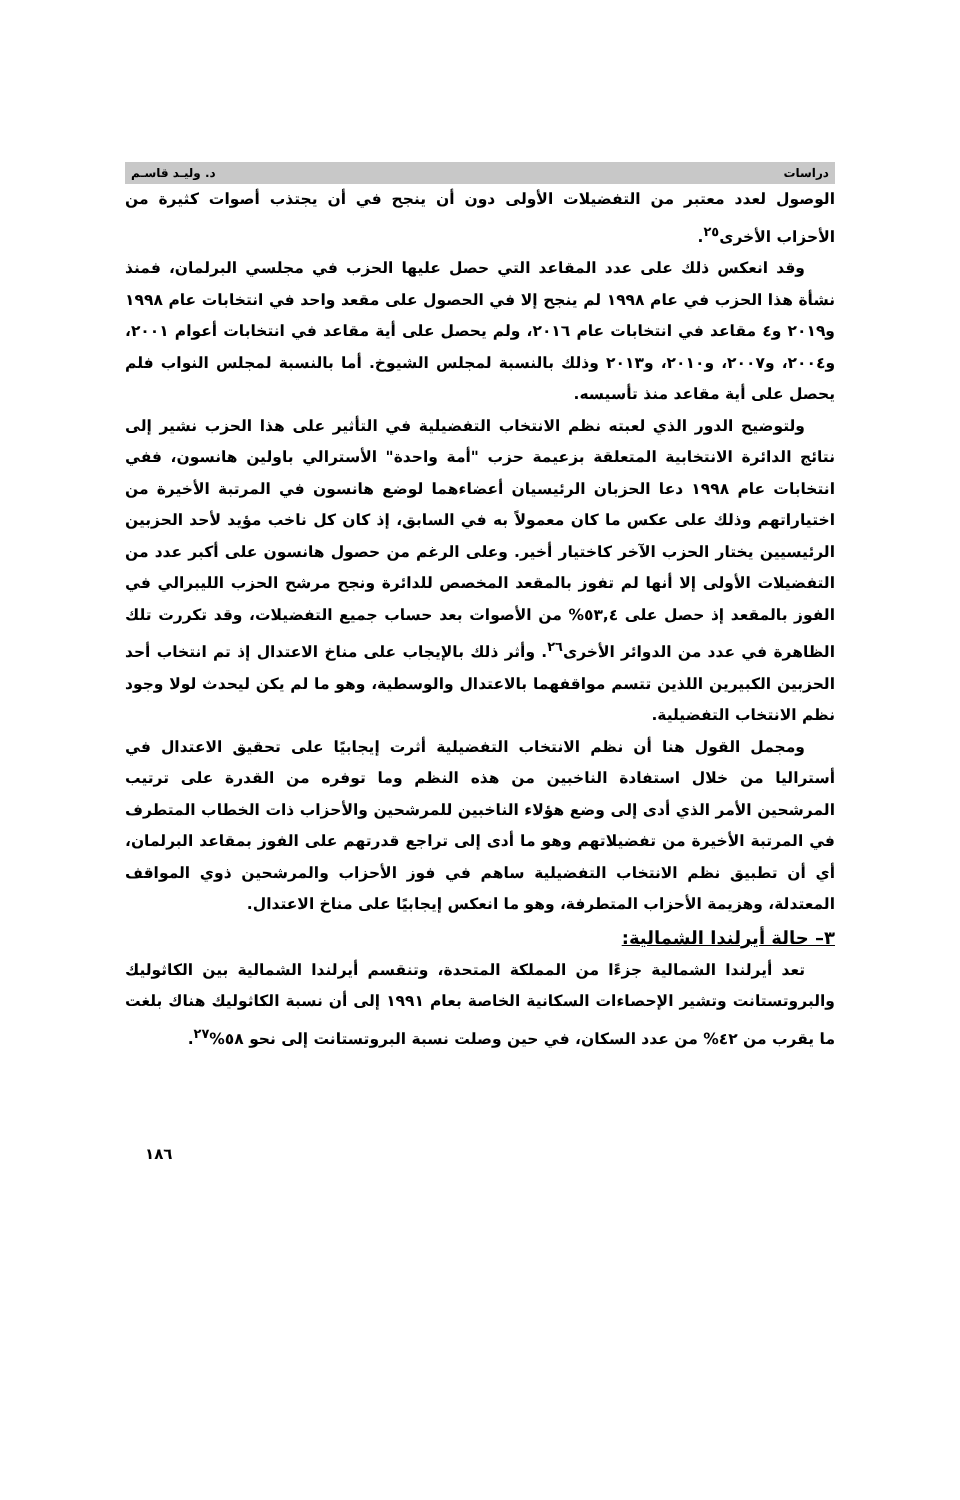دراسات د. وليـد قاسـم
الوصول لعدد معتبر من التفضيلات الأولى دون أن ينجح في أن يجتذب أصوات كثيرة من الأحزاب الأخرى<sup>٢٥</sup>.
وقد انعكس ذلك على عدد المقاعد التي حصل عليها الحزب في مجلسي البرلمان، فمنذ نشأة هذا الحزب في عام ١٩٩٨ لم ينجح إلا في الحصول على مقعد واحد في انتخابات عام ١٩٩٨ و٢٠١٩ و٤ مقاعد في انتخابات عام ٢٠١٦، ولم يحصل على أية مقاعد في انتخابات أعوام ٢٠٠١، و٢٠٠٤، و٢٠٠٧، و٢٠١٠، و٢٠١٣ وذلك بالنسبة لمجلس الشيوخ. أما بالنسبة لمجلس النواب فلم يحصل على أية مقاعد منذ تأسيسه.
ولتوضيح الدور الذي لعبته نظم الانتخاب التفضيلية في التأثير على هذا الحزب نشير إلى نتائج الدائرة الانتخابية المتعلقة بزعيمة حزب "أمة واحدة" الأسترالي باولين هانسون، ففي انتخابات عام ١٩٩٨ دعا الحزبان الرئيسيان أعضاءهما لوضع هانسون في المرتبة الأخيرة من اختياراتهم وذلك على عكس ما كان معمولاً به في السابق، إذ كان كل ناخب مؤيد لأحد الحزبين الرئيسيين يختار الحزب الآخر كاختيار أخير. وعلى الرغم من حصول هانسون على أكبر عدد من التفضيلات الأولى إلا أنها لم تفوز بالمقعد المخصص للدائرة ونجح مرشح الحزب الليبرالي في الفوز بالمقعد إذ حصل على ٥٣,٤% من الأصوات بعد حساب جميع التفضيلات، وقد تكررت تلك الظاهرة في عدد من الدوائر الأخرى<sup>٢٦</sup>. وأثر ذلك بالإيجاب على مناخ الاعتدال إذ تم انتخاب أحد الحزبين الكبيرين اللذين تتسم مواقفهما بالاعتدال والوسطية، وهو ما لم يكن ليحدث لولا وجود نظم الانتخاب التفضيلية.
ومجمل القول هنا أن نظم الانتخاب التفضيلية أثرت إيجابيًا على تحقيق الاعتدال في أستراليا من خلال استفادة الناخبين من هذه النظم وما توفره من القدرة على ترتيب المرشحين الأمر الذي أدى إلى وضع هؤلاء الناخبين للمرشحين والأحزاب ذات الخطاب المتطرف في المرتبة الأخيرة من تفضيلاتهم وهو ما أدى إلى تراجع قدرتهم على الفوز بمقاعد البرلمان، أي أن تطبيق نظم الانتخاب التفضيلية ساهم في فوز الأحزاب والمرشحين ذوي المواقف المعتدلة، وهزيمة الأحزاب المتطرفة، وهو ما انعكس إيجابيًا على مناخ الاعتدال.
٣– حالة أيرلندا الشمالية:
تعد أيرلندا الشمالية جزءًا من المملكة المتحدة، وتنقسم أيرلندا الشمالية بين الكاثوليك والبروتستانت وتشير الإحصاءات السكانية الخاصة بعام ١٩٩١ إلى أن نسبة الكاثوليك هناك بلغت ما يقرب من ٤٢% من عدد السكان، في حين وصلت نسبة البروتستانت إلى نحو ٥٨%<sup>٢٧</sup>.
١٨٦